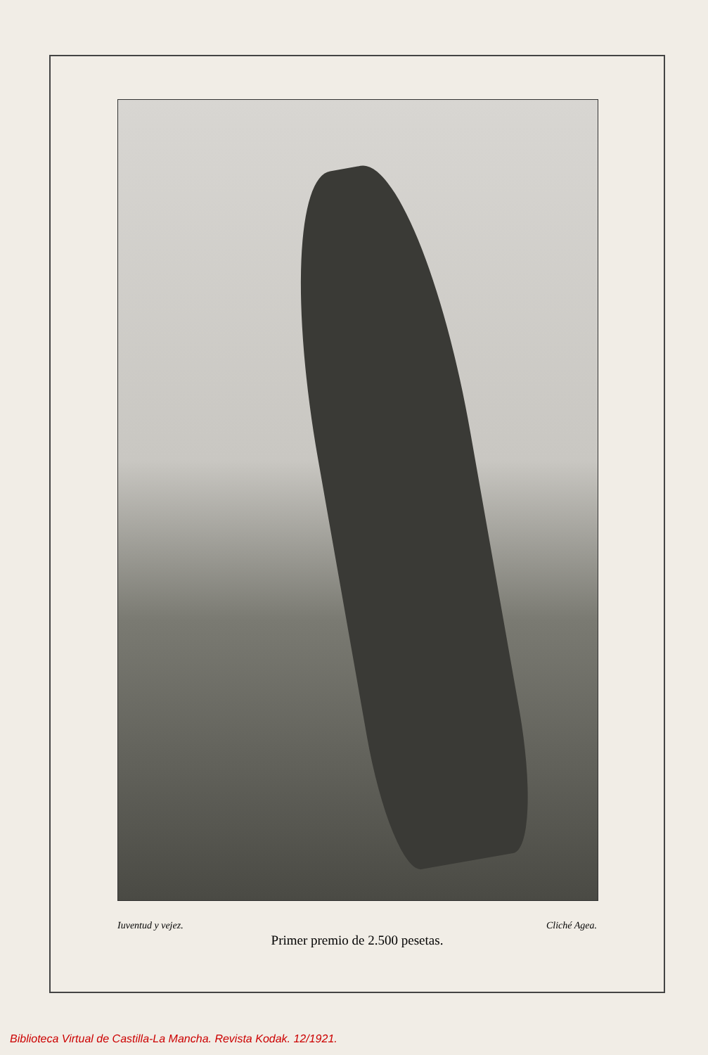Iuventud y vejez. Cliché Agea.
Primer premio de 2.500 pesetas.
Biblioteca Virtual de Castilla-La Mancha. Revista Kodak. 12/1921.